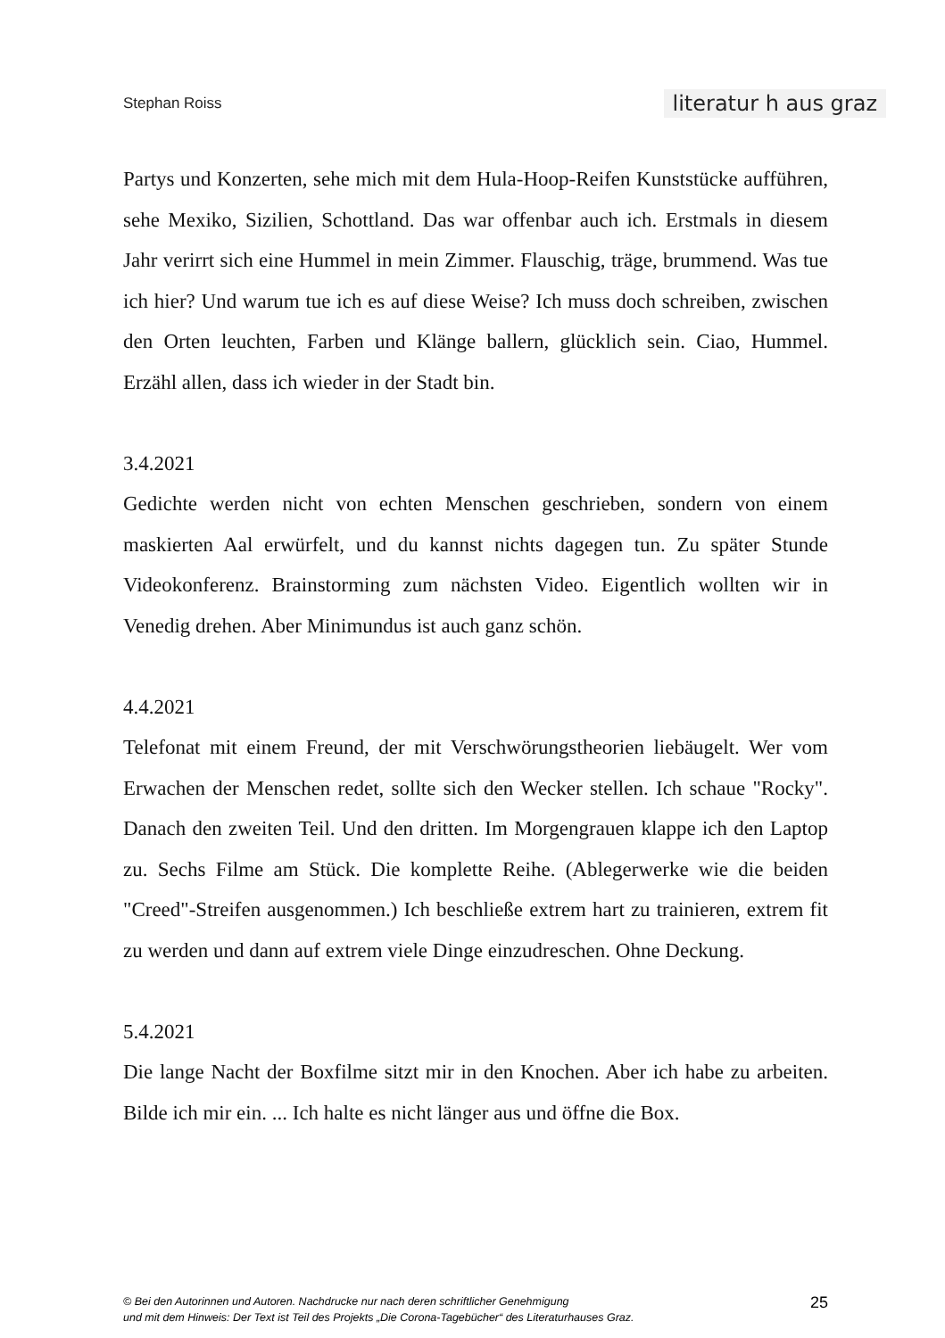Stephan Roiss literatur h aus graz
Partys und Konzerten, sehe mich mit dem Hula-Hoop-Reifen Kunststücke auf­führen, sehe Mexiko, Sizilien, Schottland. Das war offenbar auch ich. Erstmals in diesem Jahr verirrt sich eine Hummel in mein Zimmer. Flauschig, träge, brummend. Was tue ich hier? Und warum tue ich es auf diese Weise? Ich muss doch schreiben, zwischen den Orten leuchten, Farben und Klänge ballern, glücklich sein. Ciao, Hummel. Erzähl allen, dass ich wieder in der Stadt bin.
3.4.2021
Gedichte werden nicht von echten Menschen geschrieben, sondern von einem maskierten Aal erwürfelt, und du kannst nichts dagegen tun. Zu später Stunde Videokonferenz. Brainstorming zum nächsten Video. Eigentlich wollten wir in Venedig drehen. Aber Minimundus ist auch ganz schön.
4.4.2021
Telefonat mit einem Freund, der mit Verschwörungstheorien liebäugelt. Wer vom Erwachen der Menschen redet, sollte sich den Wecker stellen. Ich schaue "Rocky". Danach den zweiten Teil. Und den dritten. Im Morgengrauen klappe ich den Laptop zu. Sechs Filme am Stück. Die komplette Reihe. (Ablegerwerke wie die beiden "Creed"-Streifen ausgenommen.) Ich beschließe extrem hart zu trainieren, extrem fit zu werden und dann auf extrem viele Dinge einzudre­schen. Ohne Deckung.
5.4.2021
Die lange Nacht der Boxfilme sitzt mir in den Knochen. Aber ich habe zu ar­beiten. Bilde ich mir ein. ... Ich halte es nicht länger aus und öffne die Box.
© Bei den Autorinnen und Autoren. Nachdrucke nur nach deren schriftlicher Genehmigung
und mit dem Hinweis: Der Text ist Teil des Projekts „Die Corona-Tagebücher“ des Literaturhauses Graz.
25